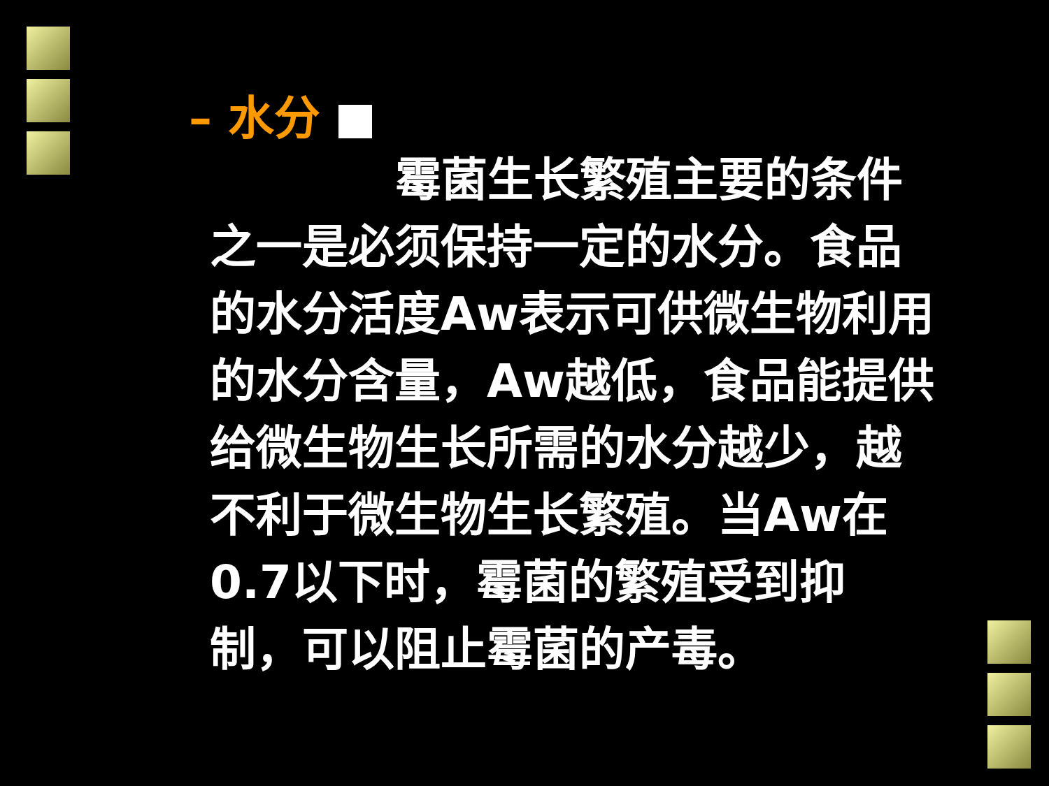– 水分
霉菌生长繁殖主要的条件之一是必须保持一定的水分。食品的水分活度Aw表示可供微生物利用的水分含量，Aw越低，食品能提供给微生物生长所需的水分越少，越不利于微生物生长繁殖。当Aw在0.7以下时，霉菌的繁殖受到抑制，可以阻止霉菌的产毒。